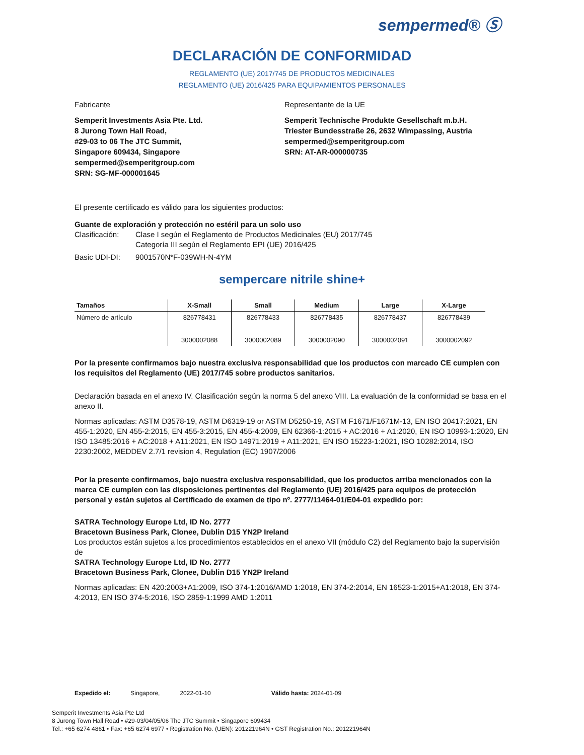sempermed® Ⓢ
DECLARACIÓN DE CONFORMIDAD
REGLAMENTO (UE) 2017/745 DE PRODUCTOS MEDICINALES
REGLAMENTO (UE) 2016/425 PARA EQUIPAMIENTOS PERSONALES
Fabricante Representante de la UE
Semperit Investments Asia Pte. Ltd.
8 Jurong Town Hall Road,
#29-03 to 06 The JTC Summit,
Singapore 609434, Singapore
sempermed@semperitgroup.com
SRN: SG-MF-000001645
Semperit Technische Produkte Gesellschaft m.b.H.
Triester Bundesstraße 26, 2632 Wimpassing, Austria
sempermed@semperitgroup.com
SRN: AT-AR-000000735
El presente certificado es válido para los siguientes productos:
Guante de exploración y protección no estéril para un solo uso
Clasificación:
Clase I según el Reglamento de Productos Medicinales (EU) 2017/745
Categoría III según el Reglamento EPI (UE) 2016/425
Basic UDI-DI: 9001570N*F-039WH-N-4YM
sempercare nitrile shine+
| Tamaños | X-Small | Small | Medium | Large | X-Large |
| --- | --- | --- | --- | --- | --- |
| Número de artículo | 826778431 3000002088 | 826778433 3000002089 | 826778435 3000002090 | 826778437 3000002091 | 826778439 3000002092 |
Por la presente confirmamos bajo nuestra exclusiva responsabilidad que los productos con marcado CE cumplen con los requisitos del Reglamento (UE) 2017/745 sobre productos sanitarios.
Declaración basada en el anexo IV. Clasificación según la norma 5 del anexo VIII. La evaluación de la conformidad se basa en el anexo II.
Normas aplicadas: ASTM D3578-19, ASTM D6319-19 or ASTM D5250-19, ASTM F1671/F1671M-13, EN ISO 20417:2021, EN 455-1:2020, EN 455-2:2015, EN 455-3:2015, EN 455-4:2009, EN 62366-1:2015 + AC:2016 + A1:2020, EN ISO 10993-1:2020, EN ISO 13485:2016 + AC:2018 + A11:2021, EN ISO 14971:2019 + A11:2021, EN ISO 15223-1:2021, ISO 10282:2014, ISO 2230:2002, MEDDEV 2.7/1 revision 4, Regulation (EC) 1907/2006
Por la presente confirmamos, bajo nuestra exclusiva responsabilidad, que los productos arriba mencionados con la marca CE cumplen con las disposiciones pertinentes del Reglamento (UE) 2016/425 para equipos de protección personal y están sujetos al Certificado de examen de tipo nº. 2777/11464-01/E04-01 expedido por:
SATRA Technology Europe Ltd, ID No. 2777
Bracetown Business Park, Clonee, Dublin D15 YN2P Ireland
Los productos están sujetos a los procedimientos establecidos en el anexo VII (módulo C2) del Reglamento bajo la supervisión de
SATRA Technology Europe Ltd, ID No. 2777
Bracetown Business Park, Clonee, Dublin D15 YN2P Ireland
Normas aplicadas: EN 420:2003+A1:2009, ISO 374-1:2016/AMD 1:2018, EN 374-2:2014, EN 16523-1:2015+A1:2018, EN 374-4:2013, EN ISO 374-5:2016, ISO 2859-1:1999 AMD 1:2011
Expedido el: Singapore, 2022-01-10 Válido hasta: 2024-01-09
Semperit Investments Asia Pte Ltd
8 Jurong Town Hall Road • #29-03/04/05/06 The JTC Summit • Singapore 609434
Tel.: +65 6274 4861 • Fax: +65 6274 6977 • Registration No. (UEN): 201221964N • GST Registration No.: 201221964N